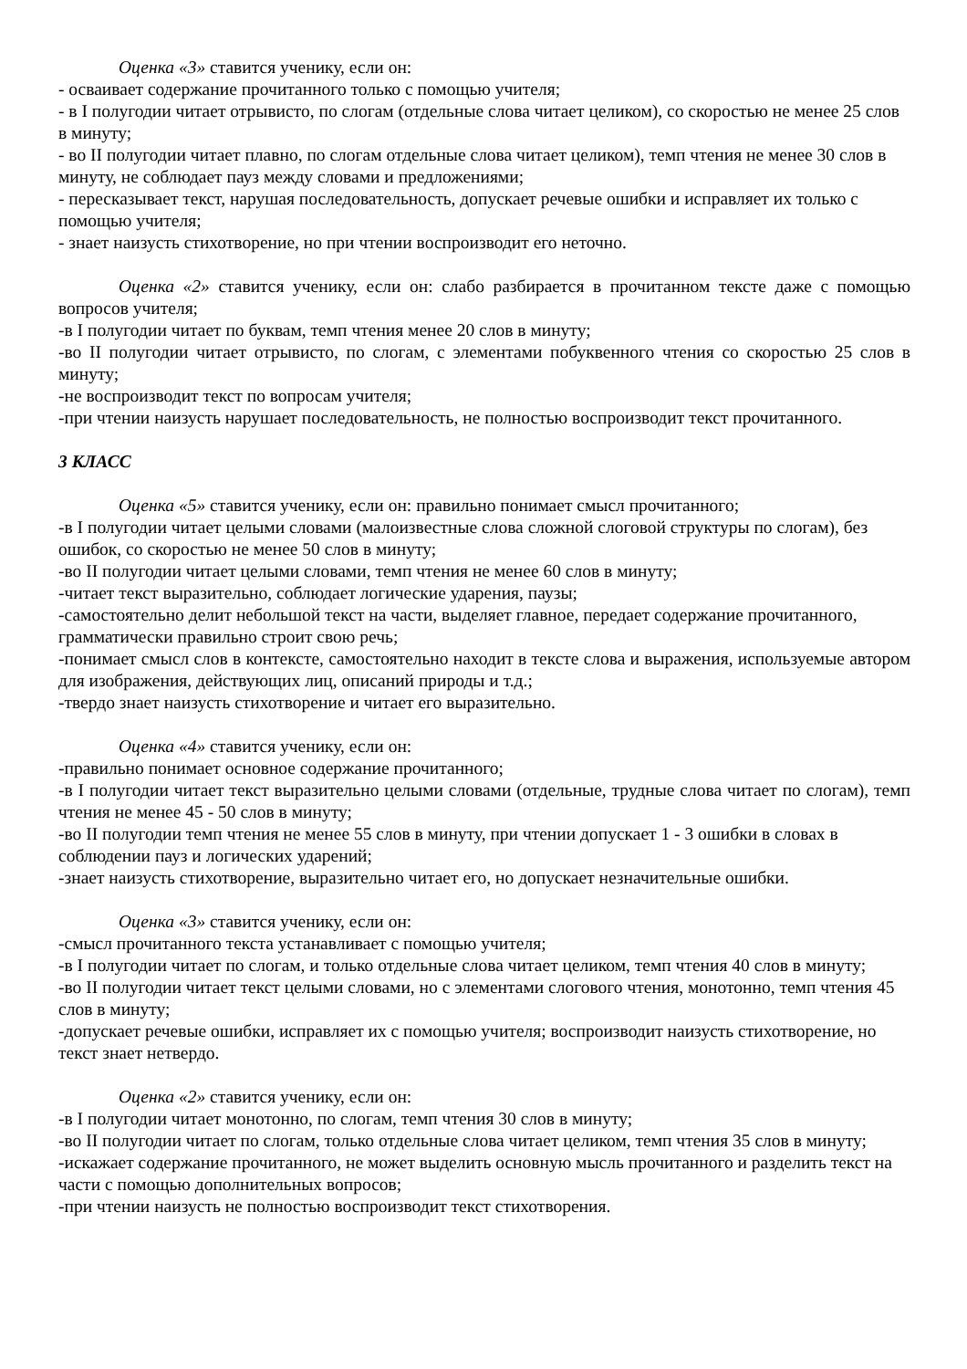Оценка «3» ставится ученику, если он:
- осваивает содержание прочитанного только с помощью учителя;
- в I полугодии читает отрывисто, по слогам (отдельные слова читает целиком), со скоростью не менее 25 слов в минуту;
- во II полугодии читает плавно, по слогам отдельные слова читает целиком), темп чтения не менее 30 слов в минуту, не соблюдает пауз между словами и предложениями;
- пересказывает текст, нарушая последовательность, допускает речевые ошибки и исправляет их только с помощью учителя;
- знает наизусть стихотворение, но при чтении воспроизводит его неточно.
Оценка «2» ставится ученику, если он: слабо разбирается в прочитанном тексте даже с помощью вопросов учителя;
-в I полугодии читает по буквам, темп чтения менее 20 слов в минуту;
-во II полугодии читает отрывисто, по слогам, с элементами побуквенного чтения со скоростью 25 слов в минуту;
-не воспроизводит текст по вопросам учителя;
-при чтении наизусть нарушает последовательность, не полностью воспроизводит текст прочитанного.
3 КЛАСС
Оценка «5» ставится ученику, если он: правильно понимает смысл прочитанного;
-в I полугодии читает целыми словами (малоизвестные слова сложной слоговой структуры по слогам), без ошибок, со скоростью не менее 50 слов в минуту;
-во II полугодии читает целыми словами, темп чтения не менее 60 слов в минуту;
-читает текст выразительно, соблюдает логические ударения, паузы;
-самостоятельно делит небольшой текст на части, выделяет главное, передает содержание прочитанного, грамматически правильно строит свою речь;
-понимает смысл слов в контексте, самостоятельно находит в тексте слова и выражения, используемые автором для изображения, действующих лиц, описаний природы и т.д.;
-твердо знает наизусть стихотворение и читает его выразительно.
Оценка «4» ставится ученику, если он:
-правильно понимает основное содержание прочитанного;
-в I полугодии читает текст выразительно целыми словами (отдельные, трудные слова читает по слогам), темп чтения не менее 45 - 50 слов в минуту;
-во II полугодии темп чтения не менее 55 слов в минуту, при чтении допускает 1 - 3 ошибки в словах в соблюдении пауз и логических ударений;
-знает наизусть стихотворение, выразительно читает его, но допускает незначительные ошибки.
Оценка «3» ставится ученику, если он:
-смысл прочитанного текста устанавливает с помощью учителя;
-в I полугодии читает по слогам, и только отдельные слова читает целиком, темп чтения 40 слов в минуту;
-во II полугодии читает текст целыми словами, но с элементами слогового чтения, монотонно, темп чтения 45 слов в минуту;
-допускает речевые ошибки, исправляет их с помощью учителя; воспроизводит наизусть стихотворение, но текст знает нетвердо.
Оценка «2» ставится ученику, если он:
-в I полугодии читает монотонно, по слогам, темп чтения 30 слов в минуту;
-во II полугодии читает по слогам, только отдельные слова читает целиком, темп чтения 35 слов в минуту;
-искажает содержание прочитанного, не может выделить основную мысль прочитанного и разделить текст на части с помощью дополнительных вопросов;
-при чтении наизусть не полностью воспроизводит текст стихотворения.